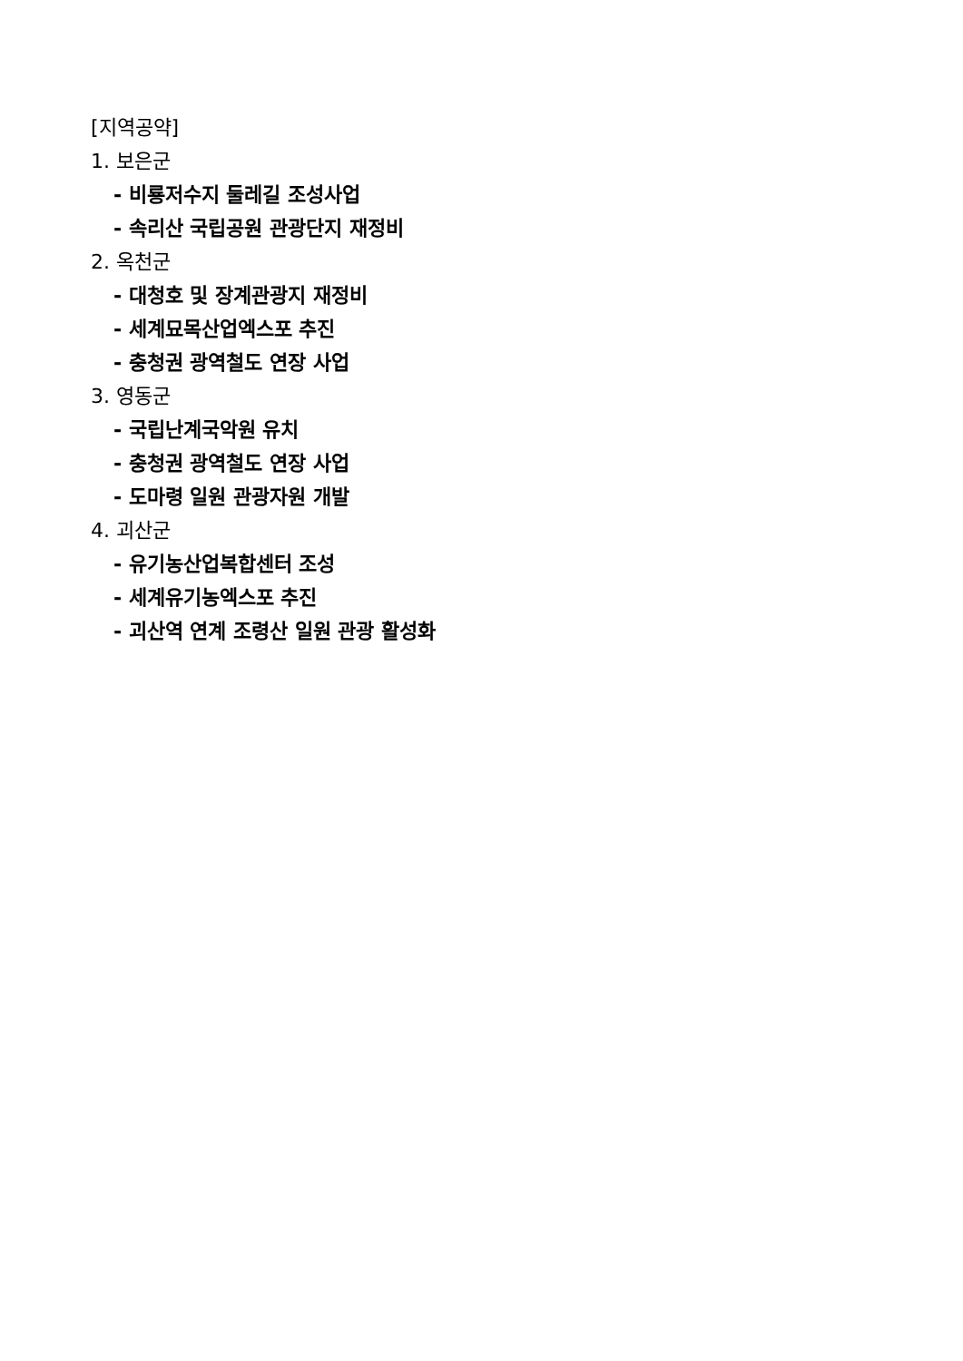[지역공약]
1. 보은군
- 비룡저수지 둘레길 조성사업
- 속리산 국립공원 관광단지 재정비
2. 옥천군
- 대청호 및 장계관광지 재정비
- 세계묘목산업엑스포 추진
- 충청권 광역철도 연장 사업
3. 영동군
- 국립난계국악원 유치
- 충청권 광역철도 연장 사업
- 도마령 일원 관광자원 개발
4. 괴산군
- 유기농산업복합센터 조성
- 세계유기농엑스포 추진
- 괴산역 연계 조령산 일원 관광 활성화